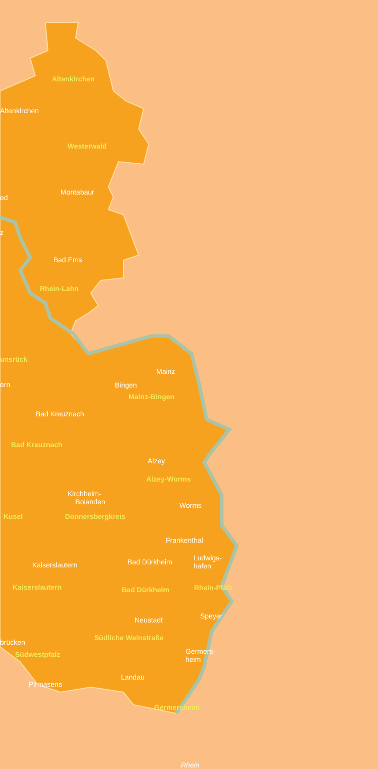Altenkirchen
Altenkirchen
Westerwald
ed
Montabaur
z
Bad Ems
Rhein-Lahn
unsrück
Mainz
ern Bingen
Mainz-Bingen
Bad Kreuznach
Bad Kreuznach
Alzey
Alzey-Worms
Kirchheim-
Bolanden
Worms
Kusel Donnersbergkreis
Frankenthal
Ludwigs-
hafen
Bad Dürkheim
Kaiserslautern
Kaiserslautern Bad Dürkheim Rhein-Pfalz
Speyer
Neustadt
Südliche Weinstraße
brücken
Germers-
heim
Südwestpfalz
Landau
Pirmasens
Germersheim
Rhein